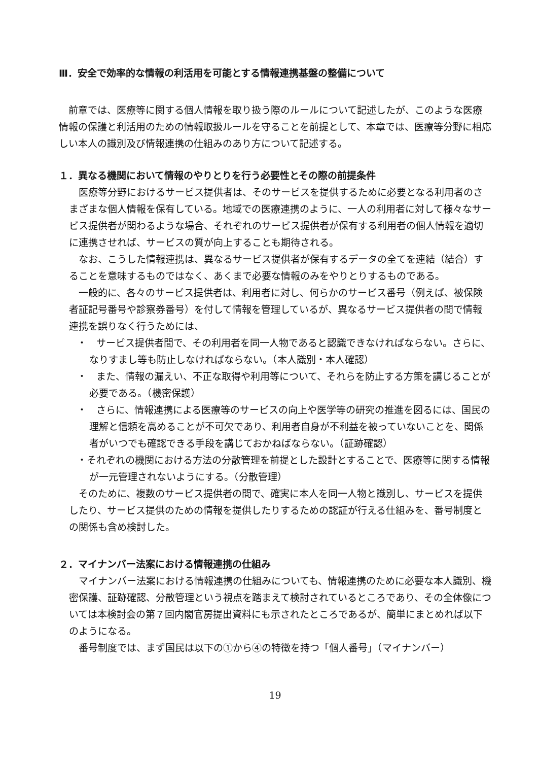Ⅲ．安全で効率的な情報の利活用を可能とする情報連携基盤の整備について
　前章では、医療等に関する個人情報を取り扱う際のルールについて記述したが、このような医療情報の保護と利活用のための情報取扱ルールを守ることを前提として、本章では、医療等分野に相応しい本人の識別及び情報連携の仕組みのあり方について記述する。
１．異なる機関において情報のやりとりを行う必要性とその際の前提条件
　医療等分野におけるサービス提供者は、そのサービスを提供するために必要となる利用者のさまざまな個人情報を保有している。地域での医療連携のように、一人の利用者に対して様々なサービス提供者が関わるような場合、それぞれのサービス提供者が保有する利用者の個人情報を適切に連携させれば、サービスの質が向上することも期待される。
　なお、こうした情報連携は、異なるサービス提供者が保有するデータの全てを連結（結合）することを意味するものではなく、あくまで必要な情報のみをやりとりするものである。
　一般的に、各々のサービス提供者は、利用者に対し、何らかのサービス番号（例えば、被保険者証記号番号や診察券番号）を付して情報を管理しているが、異なるサービス提供者の間で情報連携を誤りなく行うためには、
・　サービス提供者間で、その利用者を同一人物であると認識できなければならない。さらに、なりすまし等も防止しなければならない。（本人識別・本人確認）
・　また、情報の漏えい、不正な取得や利用等について、それらを防止する方策を講じることが必要である。（機密保護）
・　さらに、情報連携による医療等のサービスの向上や医学等の研究の推進を図るには、国民の理解と信頼を高めることが不可欠であり、利用者自身が不利益を被っていないことを、関係者がいつでも確認できる手段を講じておかねばならない。（証跡確認）
・それぞれの機関における方法の分散管理を前提とした設計とすることで、医療等に関する情報が一元管理されないようにする。（分散管理）
　そのために、複数のサービス提供者の間で、確実に本人を同一人物と識別し、サービスを提供したり、サービス提供のための情報を提供したりするための認証が行える仕組みを、番号制度との関係も含め検討した。
２．マイナンバー法案における情報連携の仕組み
　マイナンバー法案における情報連携の仕組みについても、情報連携のために必要な本人識別、機密保護、証跡確認、分散管理という視点を踏まえて検討されているところであり、その全体像については本検討会の第７回内閣官房提出資料にも示されたところであるが、簡単にまとめれば以下のようになる。
　番号制度では、まず国民は以下の①から④の特徴を持つ「個人番号」（マイナンバー）
19